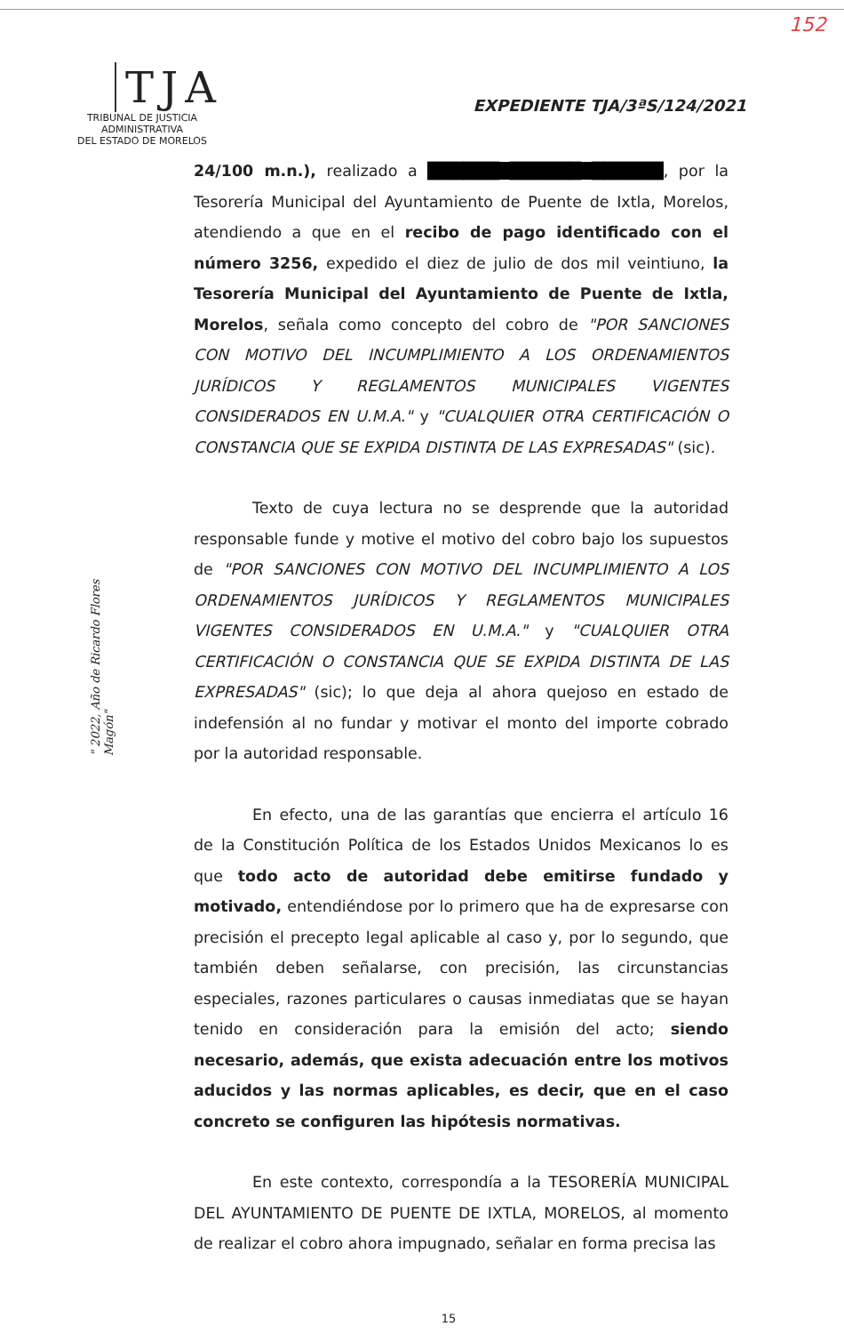152
TJA
TRIBUNAL DE JUSTICIA ADMINISTRATIVA
DEL ESTADO DE MORELOS
EXPEDIENTE TJA/3ªS/124/2021
" 2022, Año de Ricardo Flores Magón"
24/100 m.n.), realizado a ██████ ██████ ██████, por la Tesorería Municipal del Ayuntamiento de Puente de Ixtla, Morelos, atendiendo a que en el recibo de pago identificado con el número 3256, expedido el diez de julio de dos mil veintiuno, la Tesorería Municipal del Ayuntamiento de Puente de Ixtla, Morelos, señala como concepto del cobro de "POR SANCIONES CON MOTIVO DEL INCUMPLIMIENTO A LOS ORDENAMIENTOS JURÍDICOS Y REGLAMENTOS MUNICIPALES VIGENTES CONSIDERADOS EN U.M.A." y "CUALQUIER OTRA CERTIFICACIÓN O CONSTANCIA QUE SE EXPIDA DISTINTA DE LAS EXPRESADAS" (sic).
Texto de cuya lectura no se desprende que la autoridad responsable funde y motive el motivo del cobro bajo los supuestos de "POR SANCIONES CON MOTIVO DEL INCUMPLIMIENTO A LOS ORDENAMIENTOS JURÍDICOS Y REGLAMENTOS MUNICIPALES VIGENTES CONSIDERADOS EN U.M.A." y "CUALQUIER OTRA CERTIFICACIÓN O CONSTANCIA QUE SE EXPIDA DISTINTA DE LAS EXPRESADAS" (sic); lo que deja al ahora quejoso en estado de indefensión al no fundar y motivar el monto del importe cobrado por la autoridad responsable.
En efecto, una de las garantías que encierra el artículo 16 de la Constitución Política de los Estados Unidos Mexicanos lo es que todo acto de autoridad debe emitirse fundado y motivado, entendiéndose por lo primero que ha de expresarse con precisión el precepto legal aplicable al caso y, por lo segundo, que también deben señalarse, con precisión, las circunstancias especiales, razones particulares o causas inmediatas que se hayan tenido en consideración para la emisión del acto; siendo necesario, además, que exista adecuación entre los motivos aducidos y las normas aplicables, es decir, que en el caso concreto se configuren las hipótesis normativas.
En este contexto, correspondía a la TESORERÍA MUNICIPAL DEL AYUNTAMIENTO DE PUENTE DE IXTLA, MORELOS, al momento de realizar el cobro ahora impugnado, señalar en forma precisa las
15